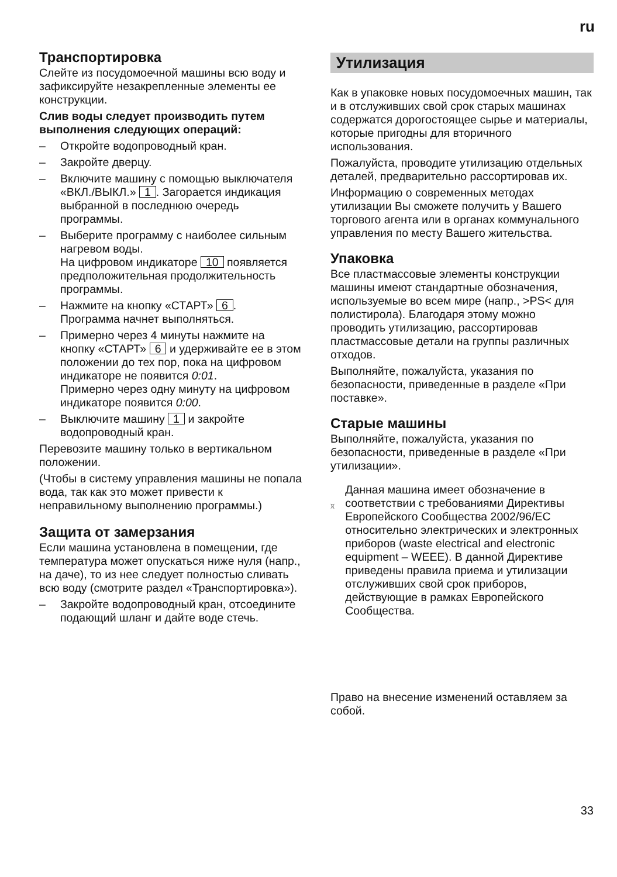ru
Транспортировка
Слейте из посудомоечной машины всю воду и зафиксируйте незакрепленные элементы ее конструкции.
Слив воды следует производить путем выполнения следующих операций:
– Откройте водопроводный кран.
– Закройте дверцу.
– Включите машину с помощью выключателя «ВКЛ./ВЫКЛ.» 1. Загорается индикация выбранной в последнюю очередь программы.
– Выберите программу с наиболее сильным нагревом воды.
На цифровом индикаторе 10 появляется предположительная продолжительность программы.
– Нажмите на кнопку «СТАРТ» 6.
Программа начнет выполняться.
– Примерно через 4 минуты нажмите на кнопку «СТАРТ» 6 и удерживайте ее в этом положении до тех пор, пока на цифровом индикаторе не появится 0:01.
Примерно через одну минуту на цифровом индикаторе появится 0:00.
– Выключите машину 1 и закройте водопроводный кран.
Перевозите машину только в вертикальном положении.
(Чтобы в систему управления машины не попала вода, так как это может привести к неправильному выполнению программы.)
Защита от замерзания
Если машина установлена в помещении, где температура может опускаться ниже нуля (напр., на даче), то из нее следует полностью сливать всю воду (смотрите раздел «Транспортировка»).
– Закройте водопроводный кран, отсоедините подающий шланг и дайте воде стечь.
Утилизация
Как в упаковке новых посудомоечных машин, так и в отслуживших свой срок старых машинах содержатся дорогостоящее сырье и материалы, которые пригодны для вторичного использования.
Пожалуйста, проводите утилизацию отдельных деталей, предварительно рассортировав их.
Информацию о современных методах утилизации Вы сможете получить у Вашего торгового агента или в органах коммунального управления по месту Вашего жительства.
Упаковка
Все пластмассовые элементы конструкции машины имеют стандартные обозначения, используемые во всем мире (напр., >PS< для полистирола). Благодаря этому можно проводить утилизацию, рассортировав пластмассовые детали на группы различных отходов.
Выполняйте, пожалуйста, указания по безопасности, приведенные в разделе «При поставке».
Старые машины
Выполняйте, пожалуйста, указания по безопасности, приведенные в разделе «При утилизации».
Данная машина имеет обозначение в соответствии с требованиями Директивы Европейского Сообщества 2002/96/EC относительно электрических и электронных приборов (waste electrical and electronic equipment – WEEE). В данной Директиве приведены правила приема и утилизации отслуживших свой срок приборов, действующие в рамках Европейского Сообщества.
Право на внесение изменений оставляем за собой.
33